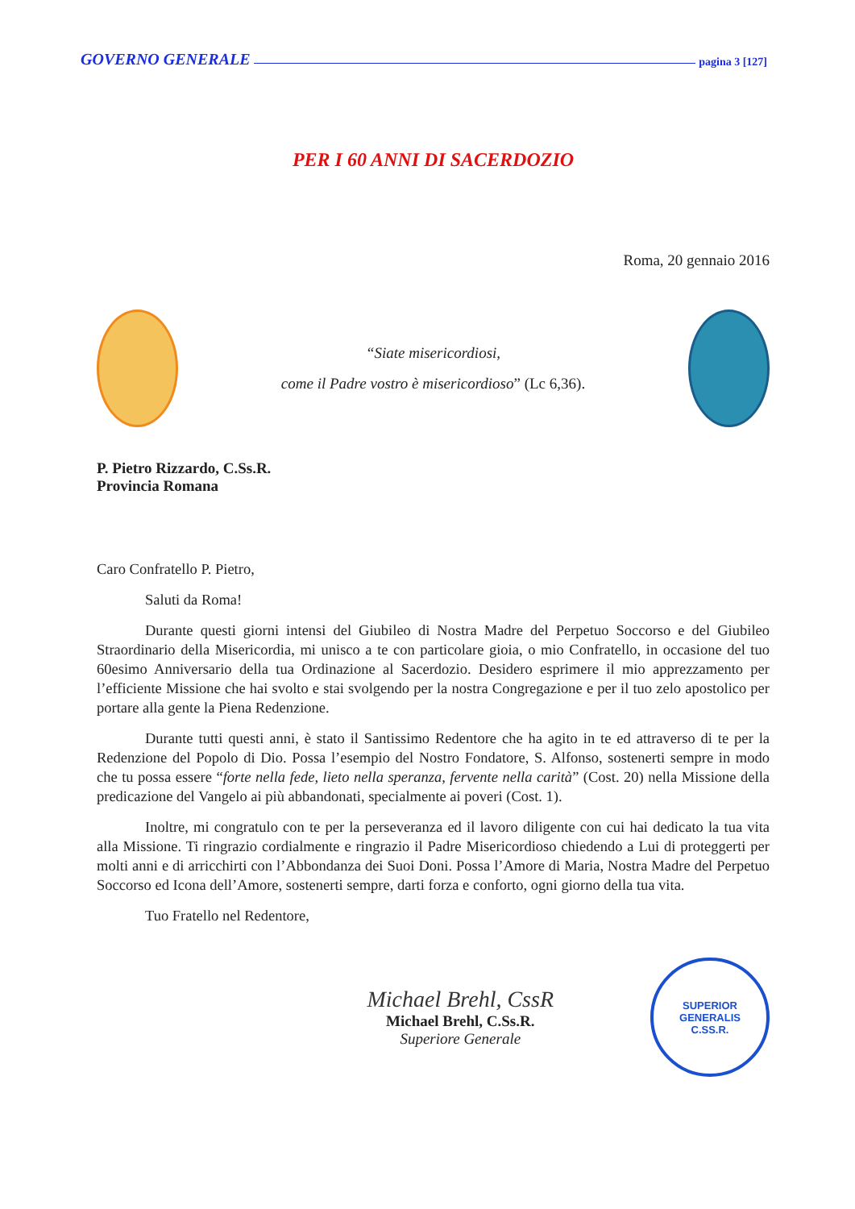GOVERNO GENERALE pagina 3 [127]
PER I 60 ANNI DI SACERDOZIO
Roma, 20 gennaio 2016
“Siate misericordiosi,
come il Padre vostro è misericordioso” (Lc 6,36).
P. Pietro Rizzardo, C.Ss.R.
Provincia Romana
Caro Confratello P. Pietro,
Saluti da Roma!
Durante questi giorni intensi del Giubileo di Nostra Madre del Perpetuo Soccorso e del Giubileo Straordinario della Misericordia, mi unisco a te con particolare gioia, o mio Confratello, in occasione del tuo 60esimo Anniversario della tua Ordinazione al Sacerdozio. Desidero esprimere il mio apprezzamento per l’efficiente Missione che hai svolto e stai svolgendo per la nostra Congregazione e per il tuo zelo apostolico per portare alla gente la Piena Redenzione.
Durante tutti questi anni, è stato il Santissimo Redentore che ha agito in te ed attraverso di te per la Redenzione del Popolo di Dio. Possa l’esempio del Nostro Fondatore, S. Alfonso, sostenerti sempre in modo che tu possa essere “forte nella fede, lieto nella speranza, fervente nella carità” (Cost. 20) nella Missione della predicazione del Vangelo ai più abbandonati, specialmente ai poveri (Cost. 1).
Inoltre, mi congratulo con te per la perseveranza ed il lavoro diligente con cui hai dedicato la tua vita alla Missione. Ti ringrazio cordialmente e ringrazio il Padre Misericordioso chiedendo a Lui di proteggerti per molti anni e di arricchirti con l’Abbondanza dei Suoi Doni. Possa l’Amore di Maria, Nostra Madre del Perpetuo Soccorso ed Icona dell’Amore, sostenerti sempre, darti forza e conforto, ogni giorno della tua vita.
Tuo Fratello nel Redentore,
Michael Brehl, CssR
Michael Brehl, C.Ss.R.
Superiore Generale
SUPERIOR GENERALIS
C.SS.R.